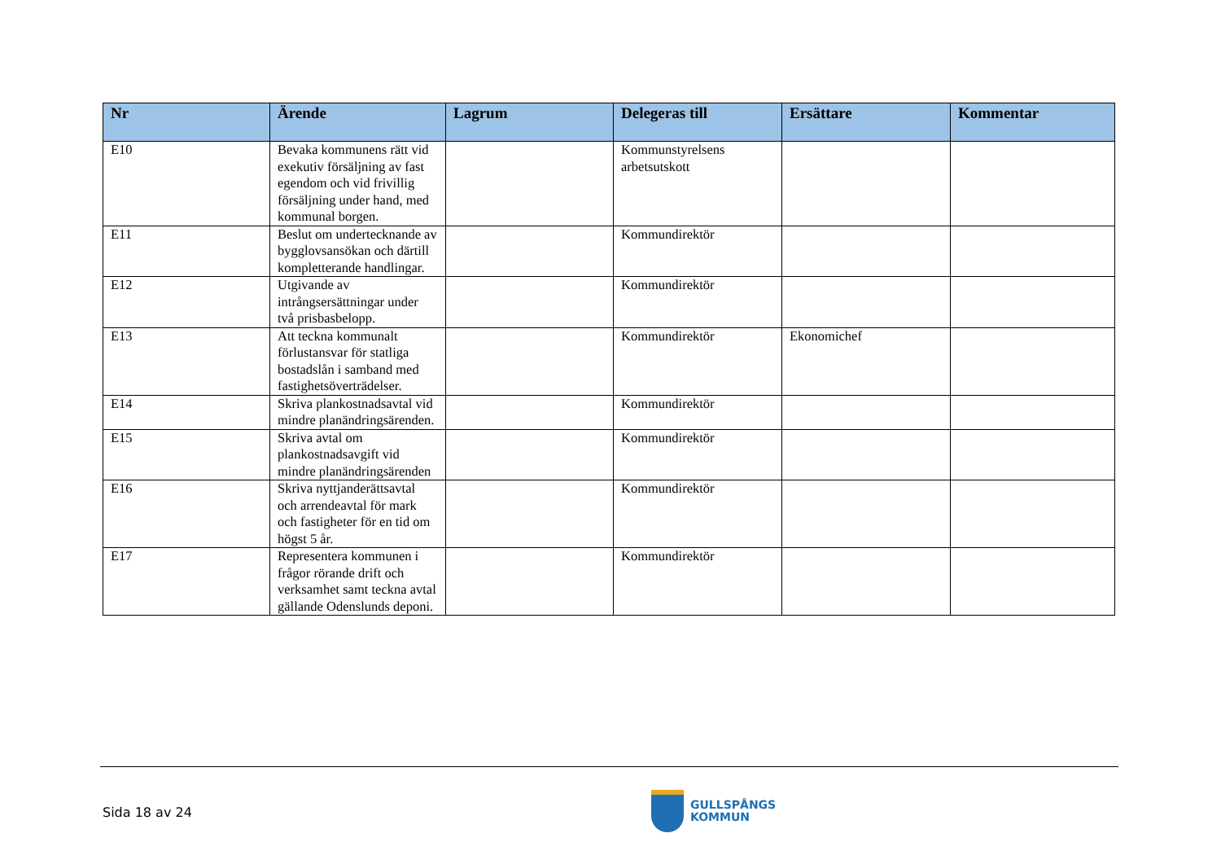| Nr | Ärende | Lagrum | Delegeras till | Ersättare | Kommentar |
| --- | --- | --- | --- | --- | --- |
| E10 | Bevaka kommunens rätt vid exekutiv försäljning av fast egendom och vid frivillig försäljning under hand, med kommunal borgen. | | Kommunstyrelsens arbetsutskott | | |
| E11 | Beslut om undertecknande av bygglovsansökan och därtill kompletterande handlingar. | | Kommundirektör | | |
| E12 | Utgivande av intrångsersättningar under två prisbasbelopp. | | Kommundirektör | | |
| E13 | Att teckna kommunalt förlustansvar för statliga bostadslån i samband med fastighetsöverträdelser. | | Kommundirektör | Ekonomichef | |
| E14 | Skriva plankostnadsavtal vid mindre planändringsärenden. | | Kommundirektör | | |
| E15 | Skriva avtal om plankostnadsavgift vid mindre planändringsärenden | | Kommundirektör | | |
| E16 | Skriva nyttjanderättsavtal och arrendeavtal för mark och fastigheter för en tid om högst 5 år. | | Kommundirektör | | |
| E17 | Representera kommunen i frågor rörande drift och verksamhet samt teckna avtal gällande Odenslunds deponi. | | Kommundirektör | | |
Sida 18 av 24
GULLSPÅNGS
KOMMUN